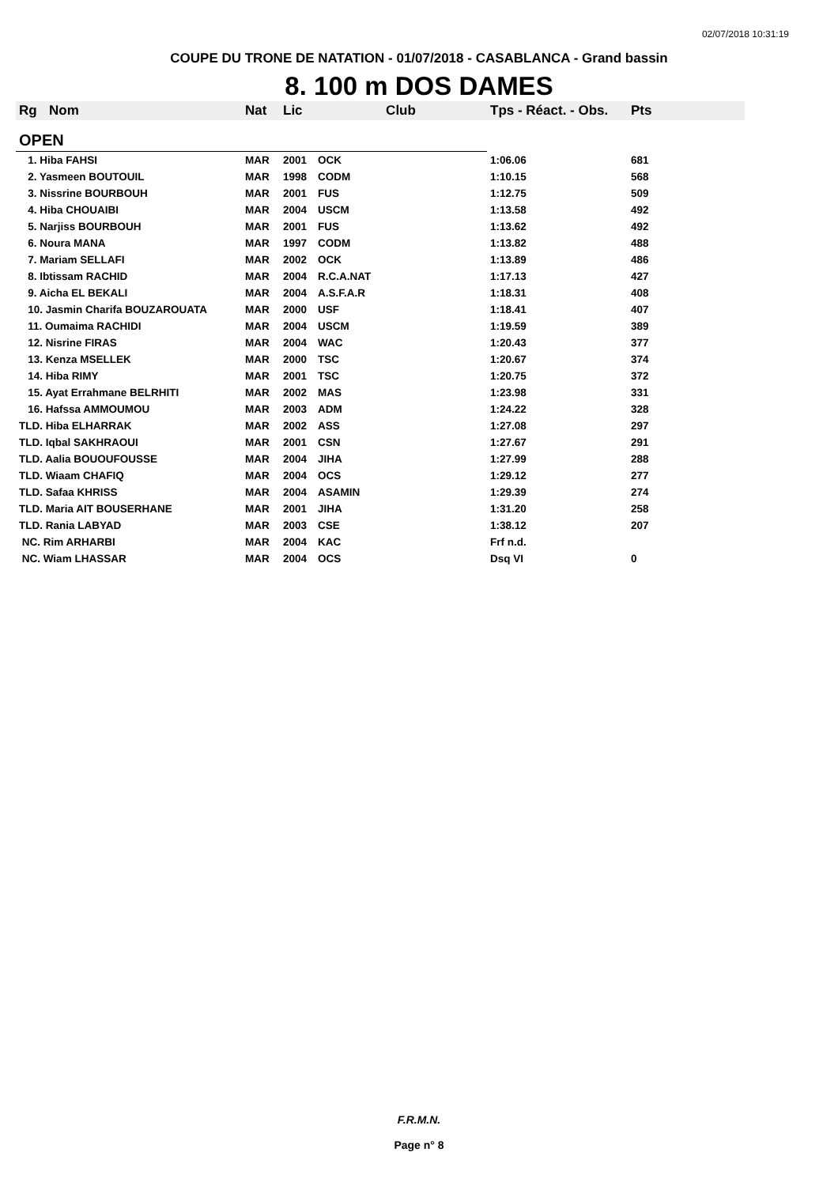02/07/2018 10:31:19
COUPE DU TRONE DE NATATION - 01/07/2018 - CASABLANCA - Grand bassin
8. 100 m DOS DAMES
| Rg | Nom | Nat | Lic | Club | Tps - Réact. - Obs. | Pts |
| --- | --- | --- | --- | --- | --- | --- |
| OPEN | | | | | | |
| 1. Hiba FAHSI | | MAR | 2001 | OCK | 1:06.06 | 681 |
| 2. Yasmeen BOUTOUIL | | MAR | 1998 | CODM | 1:10.15 | 568 |
| 3. Nissrine BOURBOUH | | MAR | 2001 | FUS | 1:12.75 | 509 |
| 4. Hiba CHOUAIBI | | MAR | 2004 | USCM | 1:13.58 | 492 |
| 5. Narjiss BOURBOUH | | MAR | 2001 | FUS | 1:13.62 | 492 |
| 6. Noura MANA | | MAR | 1997 | CODM | 1:13.82 | 488 |
| 7. Mariam SELLAFI | | MAR | 2002 | OCK | 1:13.89 | 486 |
| 8. Ibtissam RACHID | | MAR | 2004 | R.C.A.NAT | 1:17.13 | 427 |
| 9. Aicha EL BEKALI | | MAR | 2004 | A.S.F.A.R | 1:18.31 | 408 |
| 10. Jasmin Charifa BOUZAROUATA | | MAR | 2000 | USF | 1:18.41 | 407 |
| 11. Oumaima RACHIDI | | MAR | 2004 | USCM | 1:19.59 | 389 |
| 12. Nisrine FIRAS | | MAR | 2004 | WAC | 1:20.43 | 377 |
| 13. Kenza MSELLEK | | MAR | 2000 | TSC | 1:20.67 | 374 |
| 14. Hiba RIMY | | MAR | 2001 | TSC | 1:20.75 | 372 |
| 15. Ayat Errahmane BELRHITI | | MAR | 2002 | MAS | 1:23.98 | 331 |
| 16. Hafssa AMMOUMOU | | MAR | 2003 | ADM | 1:24.22 | 328 |
| TLD. Hiba ELHARRAK | | MAR | 2002 | ASS | 1:27.08 | 297 |
| TLD. Iqbal SAKHRAOUI | | MAR | 2001 | CSN | 1:27.67 | 291 |
| TLD. Aalia BOUOUFOUSSE | | MAR | 2004 | JIHA | 1:27.99 | 288 |
| TLD. Wiaam CHAFIQ | | MAR | 2004 | OCS | 1:29.12 | 277 |
| TLD. Safaa KHRISS | | MAR | 2004 | ASAMIN | 1:29.39 | 274 |
| TLD. Maria AIT BOUSERHANE | | MAR | 2001 | JIHA | 1:31.20 | 258 |
| TLD. Rania LABYAD | | MAR | 2003 | CSE | 1:38.12 | 207 |
| NC. Rim ARHARBI | | MAR | 2004 | KAC | Frf n.d. | |
| NC. Wiam LHASSAR | | MAR | 2004 | OCS | Dsq VI | 0 |
F.R.M.N.
Page n° 8